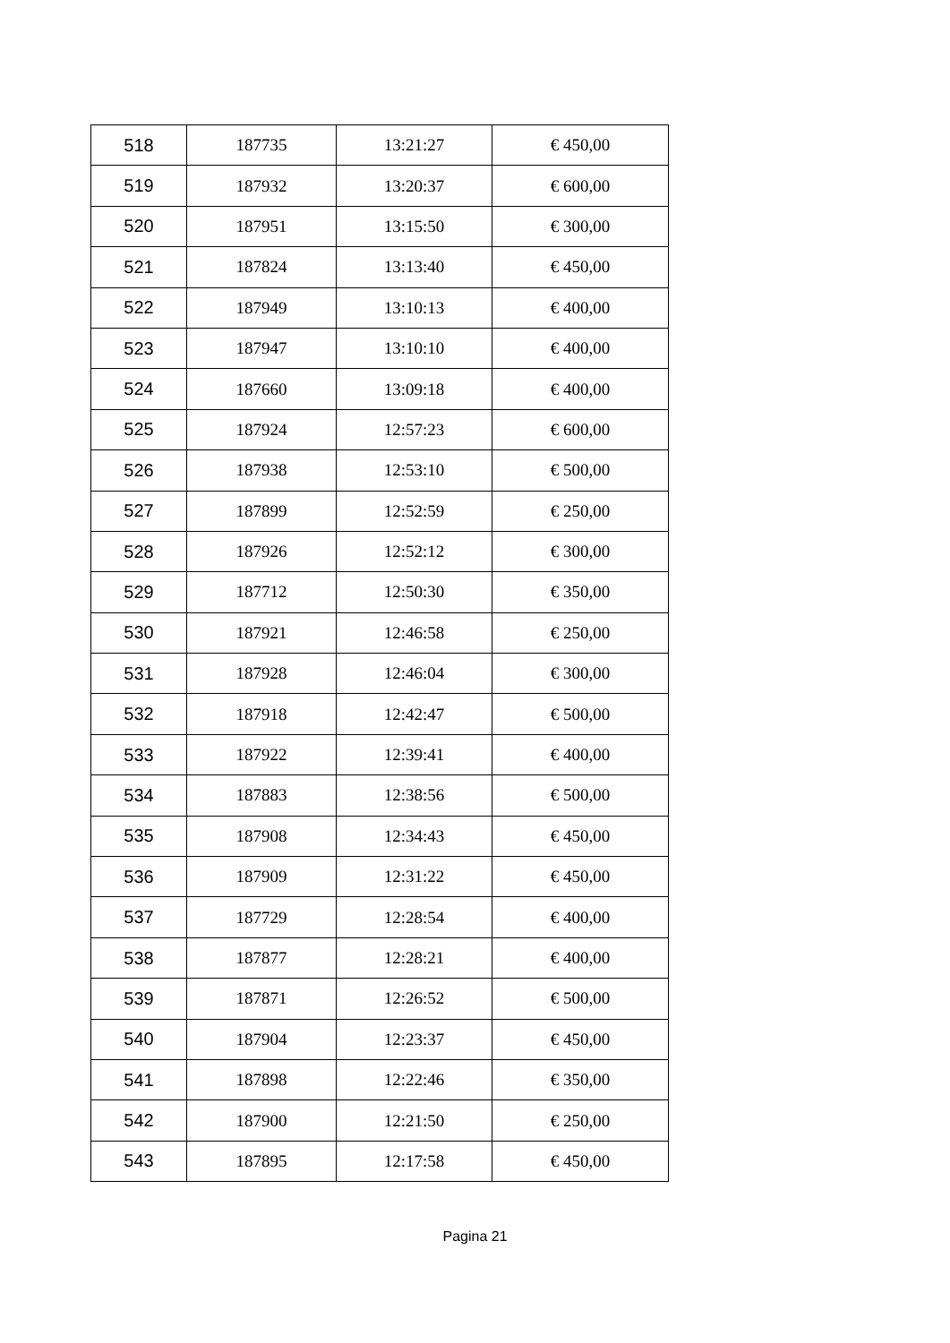| 518 | 187735 | 13:21:27 | € 450,00 |
| 519 | 187932 | 13:20:37 | € 600,00 |
| 520 | 187951 | 13:15:50 | € 300,00 |
| 521 | 187824 | 13:13:40 | € 450,00 |
| 522 | 187949 | 13:10:13 | € 400,00 |
| 523 | 187947 | 13:10:10 | € 400,00 |
| 524 | 187660 | 13:09:18 | € 400,00 |
| 525 | 187924 | 12:57:23 | € 600,00 |
| 526 | 187938 | 12:53:10 | € 500,00 |
| 527 | 187899 | 12:52:59 | € 250,00 |
| 528 | 187926 | 12:52:12 | € 300,00 |
| 529 | 187712 | 12:50:30 | € 350,00 |
| 530 | 187921 | 12:46:58 | € 250,00 |
| 531 | 187928 | 12:46:04 | € 300,00 |
| 532 | 187918 | 12:42:47 | € 500,00 |
| 533 | 187922 | 12:39:41 | € 400,00 |
| 534 | 187883 | 12:38:56 | € 500,00 |
| 535 | 187908 | 12:34:43 | € 450,00 |
| 536 | 187909 | 12:31:22 | € 450,00 |
| 537 | 187729 | 12:28:54 | € 400,00 |
| 538 | 187877 | 12:28:21 | € 400,00 |
| 539 | 187871 | 12:26:52 | € 500,00 |
| 540 | 187904 | 12:23:37 | € 450,00 |
| 541 | 187898 | 12:22:46 | € 350,00 |
| 542 | 187900 | 12:21:50 | € 250,00 |
| 543 | 187895 | 12:17:58 | € 450,00 |
Pagina 21